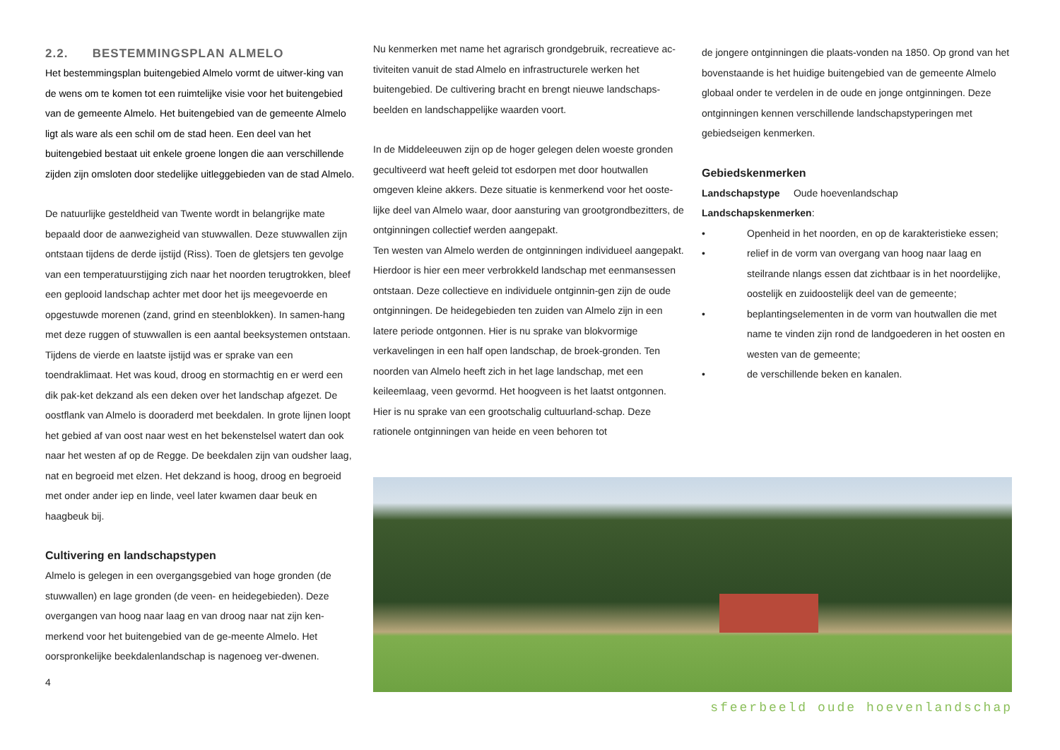2.2. BESTEMMINGSPLAN ALMELO
Het bestemmingsplan buitengebied Almelo vormt de uitwer-king van de wens om te komen tot een ruimtelijke visie voor het buitengebied van de gemeente Almelo. Het buitengebied van de gemeente Almelo ligt als ware als een schil om de stad heen. Een deel van het buitengebied bestaat uit enkele groene longen die aan verschillende zijden zijn omsloten door stedelijke uitleggebieden van de stad Almelo.
De natuurlijke gesteldheid van Twente wordt in belangrijke mate bepaald door de aanwezigheid van stuwwallen. Deze stuwwallen zijn ontstaan tijdens de derde ijstijd (Riss). Toen de gletsjers ten gevolge van een temperatuurstijging zich naar het noorden terugtrokken, bleef een geplooid landschap achter met door het ijs meegevoerde en opgestuwde morenen (zand, grind en steenblokken). In samen-hang met deze ruggen of stuwwallen is een aantal beeksystemen ontstaan. Tijdens de vierde en laatste ijstijd was er sprake van een toendraklimaat. Het was koud, droog en stormachtig en er werd een dik pak-ket dekzand als een deken over het landschap afgezet. De oostflank van Almelo is dooraderd met beekdalen. In grote lijnen loopt het gebied af van oost naar west en het bekenstelsel watert dan ook naar het westen af op de Regge. De beekdalen zijn van oudsher laag, nat en begroeid met elzen. Het dekzand is hoog, droog en begroeid met onder ander iep en linde, veel later kwamen daar beuk en haagbeuk bij.
Cultivering en landschapstypen
Almelo is gelegen in een overgangsgebied van hoge gronden (de stuwwallen) en lage gronden (de veen- en heidegebieden). Deze overgangen van hoog naar laag en van droog naar nat zijn ken-merkend voor het buitengebied van de ge-meente Almelo. Het oorspronkelijke beekdalenlandschap is nagenoeg ver-dwenen.
4
Nu kenmerken met name het agrarisch grondgebruik, recreatieve ac-tiviteiten vanuit de stad Almelo en infrastructurele werken het buitengebied. De cultivering bracht en brengt nieuwe landschaps-beelden en landschappelijke waarden voort.
In de Middeleeuwen zijn op de hoger gelegen delen woeste gronden gecultiveerd wat heeft geleid tot esdorpen met door houtwallen omgeven kleine akkers. Deze situatie is kenmerkend voor het ooste-lijke deel van Almelo waar, door aansturing van grootgrondbezitters, de ontginningen collectief werden aangepakt.
Ten westen van Almelo werden de ontginningen individueel aangepakt. Hierdoor is hier een meer verbrokkeld landschap met eenmansessen ontstaan. Deze collectieve en individuele ontginnin-gen zijn de oude ontginningen. De heidegebieden ten zuiden van Almelo zijn in een latere periode ontgonnen. Hier is nu sprake van blokvormige verkavelingen in een half open landschap, de broek-gronden. Ten noorden van Almelo heeft zich in het lage landschap, met een keileemlaag, veen gevormd. Het hoogveen is het laatst ontgonnen. Hier is nu sprake van een grootschalig cultuurland-schap. Deze rationele ontginningen van heide en veen behoren tot
de jongere ontginningen die plaats-vonden na 1850. Op grond van het bovenstaande is het huidige buitengebied van de gemeente Almelo globaal onder te verdelen in de oude en jonge ontginningen. Deze ontginningen kennen verschillende landschapstyperingen met gebiedseigen kenmerken.
Gebiedskenmerken
Landschapstype Oude hoevenlandschap
Landschapskenmerken:
• Openheid in het noorden, en op de karakteristieke essen;
• relief in de vorm van overgang van hoog naar laag en steilrande nlangs essen dat zichtbaar is in het noordelijke, oostelijk en zuidoostelijk deel van de gemeente;
• beplantingselementen in de vorm van houtwallen die met name te vinden zijn rond de landgoederen in het oosten en westen van de gemeente;
• de verschillende beken en kanalen.
sfeerbeeld oude hoevenlandschap